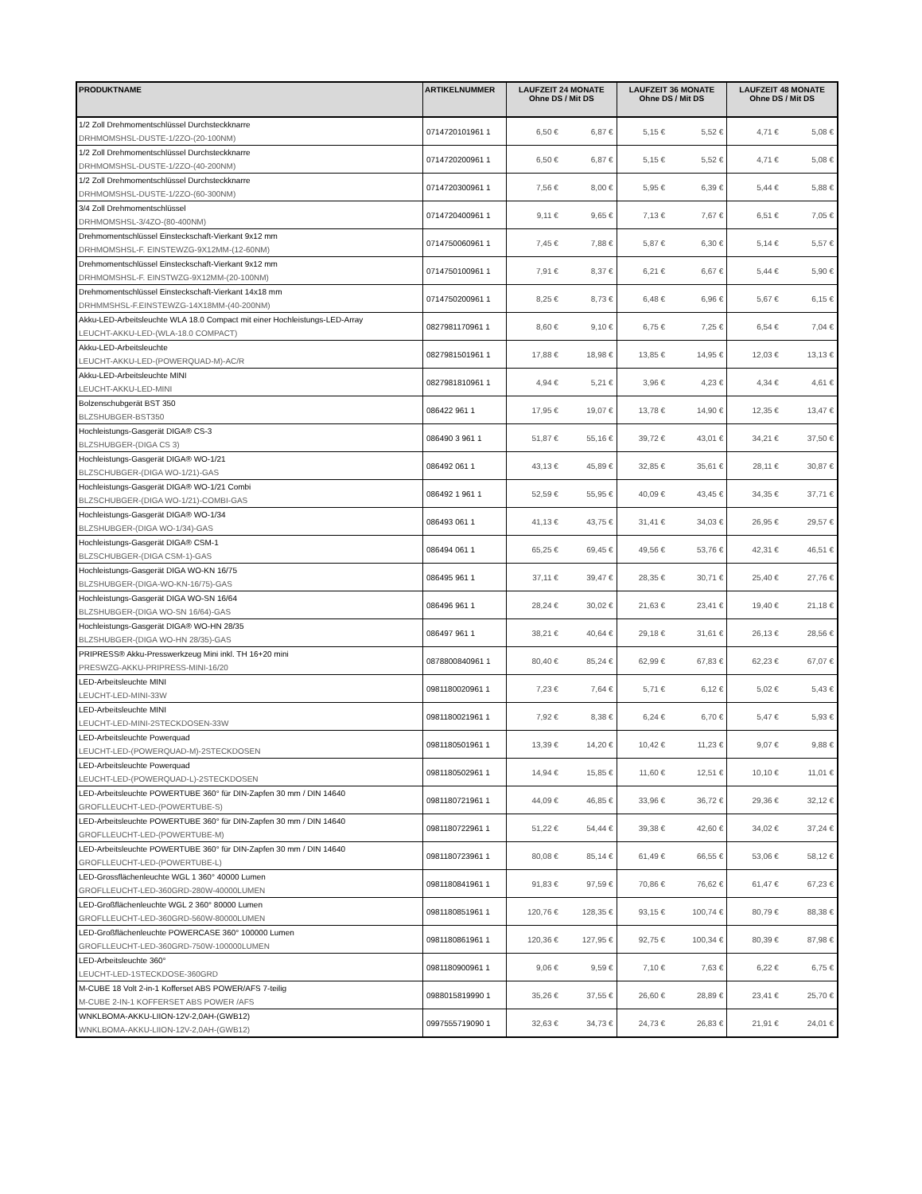| PRODUKTNAME | ARTIKELNUMMER | LAUFZEIT 24 MONATE Ohne DS / Mit DS | | LAUFZEIT 36 MONATE Ohne DS / Mit DS | | LAUFZEIT 48 MONATE Ohne DS / Mit DS | |
| --- | --- | --- | --- | --- | --- | --- | --- |
| 1/2 Zoll Drehmomentschlüssel Durchsteckknarre DRHMOMSHSL-DUSTE-1/2ZO-(20-100NM) | 0714720101961 1 | 6,50 € | 6,87 € | 5,15 € | 5,52 € | 4,71 € | 5,08 € |
| 1/2 Zoll Drehmomentschlüssel Durchsteckknarre DRHMOMSHSL-DUSTE-1/2ZO-(40-200NM) | 0714720200961 1 | 6,50 € | 6,87 € | 5,15 € | 5,52 € | 4,71 € | 5,08 € |
| 1/2 Zoll Drehmomentschlüssel Durchsteckknarre DRHMOMSHSL-DUSTE-1/2ZO-(60-300NM) | 0714720300961 1 | 7,56 € | 8,00 € | 5,95 € | 6,39 € | 5,44 € | 5,88 € |
| 3/4 Zoll Drehmomentschlüssel DRHMOMSHSL-3/4ZO-(80-400NM) | 0714720400961 1 | 9,11 € | 9,65 € | 7,13 € | 7,67 € | 6,51 € | 7,05 € |
| Drehmomentschlüssel Einsteckschaft-Vierkant 9x12 mm DRHMOMSHSL-F. EINSTEWZG-9X12MM-(12-60NM) | 0714750060961 1 | 7,45 € | 7,88 € | 5,87 € | 6,30 € | 5,14 € | 5,57 € |
| Drehmomentschlüssel Einsteckschaft-Vierkant 9x12 mm DRHMOMSHSL-F. EINSTWZG-9X12MM-(20-100NM) | 0714750100961 1 | 7,91 € | 8,37 € | 6,21 € | 6,67 € | 5,44 € | 5,90 € |
| Drehmomentschlüssel Einsteckschaft-Vierkant 14x18 mm DRHMMSHSL-F.EINSTEWZG-14X18MM-(40-200NM) | 0714750200961 1 | 8,25 € | 8,73 € | 6,48 € | 6,96 € | 5,67 € | 6,15 € |
| Akku-LED-Arbeitsleuchte WLA 18.0 Compact mit einer Hochleistungs-LED-Array LEUCHT-AKKU-LED-(WLA-18.0 COMPACT) | 0827981170961 1 | 8,60 € | 9,10 € | 6,75 € | 7,25 € | 6,54 € | 7,04 € |
| Akku-LED-Arbeitsleuchte LEUCHT-AKKU-LED-(POWERQUAD-M)-AC/R | 0827981501961 1 | 17,88 € | 18,98 € | 13,85 € | 14,95 € | 12,03 € | 13,13 € |
| Akku-LED-Arbeitsleuchte MINI LEUCHT-AKKU-LED-MINI | 0827981810961 1 | 4,94 € | 5,21 € | 3,96 € | 4,23 € | 4,34 € | 4,61 € |
| Bolzenschubgerät BST 350 BLZSHUBGER-BST350 | 086422 961 1 | 17,95 € | 19,07 € | 13,78 € | 14,90 € | 12,35 € | 13,47 € |
| Hochleistungs-Gasgerät DIGA® CS-3 BLZSHUBGER-(DIGA CS 3) | 086490 3 961 1 | 51,87 € | 55,16 € | 39,72 € | 43,01 € | 34,21 € | 37,50 € |
| Hochleistungs-Gasgerät DIGA® WO-1/21 BLZSCHUBGER-(DIGA WO-1/21)-GAS | 086492 061 1 | 43,13 € | 45,89 € | 32,85 € | 35,61 € | 28,11 € | 30,87 € |
| Hochleistungs-Gasgerät DIGA® WO-1/21 Combi BLZSCHUBGER-(DIGA WO-1/21)-COMBI-GAS | 086492 1 961 1 | 52,59 € | 55,95 € | 40,09 € | 43,45 € | 34,35 € | 37,71 € |
| Hochleistungs-Gasgerät DIGA® WO-1/34 BLZSHUBGER-(DIGA WO-1/34)-GAS | 086493 061 1 | 41,13 € | 43,75 € | 31,41 € | 34,03 € | 26,95 € | 29,57 € |
| Hochleistungs-Gasgerät DIGA® CSM-1 BLZSCHUBGER-(DIGA CSM-1)-GAS | 086494 061 1 | 65,25 € | 69,45 € | 49,56 € | 53,76 € | 42,31 € | 46,51 € |
| Hochleistungs-Gasgerät DIGA WO-KN 16/75 BLZSHUBGER-(DIGA-WO-KN-16/75)-GAS | 086495 961 1 | 37,11 € | 39,47 € | 28,35 € | 30,71 € | 25,40 € | 27,76 € |
| Hochleistungs-Gasgerät DIGA WO-SN 16/64 BLZSHUBGER-(DIGA WO-SN 16/64)-GAS | 086496 961 1 | 28,24 € | 30,02 € | 21,63 € | 23,41 € | 19,40 € | 21,18 € |
| Hochleistungs-Gasgerät DIGA® WO-HN 28/35 BLZSHUBGER-(DIGA WO-HN 28/35)-GAS | 086497 961 1 | 38,21 € | 40,64 € | 29,18 € | 31,61 € | 26,13 € | 28,56 € |
| PRIPRESS® Akku-Presswerkzeug Mini inkl. TH 16+20 mini PRESWZG-AKKU-PRIPRESS-MINI-16/20 | 0878800840961 1 | 80,40 € | 85,24 € | 62,99 € | 67,83 € | 62,23 € | 67,07 € |
| LED-Arbeitsleuchte MINI LEUCHT-LED-MINI-33W | 0981180020961 1 | 7,23 € | 7,64 € | 5,71 € | 6,12 € | 5,02 € | 5,43 € |
| LED-Arbeitsleuchte MINI LEUCHT-LED-MINI-2STECKDOSEN-33W | 0981180021961 1 | 7,92 € | 8,38 € | 6,24 € | 6,70 € | 5,47 € | 5,93 € |
| LED-Arbeitsleuchte Powerquad LEUCHT-LED-(POWERQUAD-M)-2STECKDOSEN | 0981180501961 1 | 13,39 € | 14,20 € | 10,42 € | 11,23 € | 9,07 € | 9,88 € |
| LED-Arbeitsleuchte Powerquad LEUCHT-LED-(POWERQUAD-L)-2STECKDOSEN | 0981180502961 1 | 14,94 € | 15,85 € | 11,60 € | 12,51 € | 10,10 € | 11,01 € |
| LED-Arbeitsleuchte POWERTUBE 360° für DIN-Zapfen 30 mm / DIN 14640 GROFLLEUCHT-LED-(POWERTUBE-S) | 0981180721961 1 | 44,09 € | 46,85 € | 33,96 € | 36,72 € | 29,36 € | 32,12 € |
| LED-Arbeitsleuchte POWERTUBE 360° für DIN-Zapfen 30 mm / DIN 14640 GROFLLEUCHT-LED-(POWERTUBE-M) | 0981180722961 1 | 51,22 € | 54,44 € | 39,38 € | 42,60 € | 34,02 € | 37,24 € |
| LED-Arbeitsleuchte POWERTUBE 360° für DIN-Zapfen 30 mm / DIN 14640 GROFLLEUCHT-LED-(POWERTUBE-L) | 0981180723961 1 | 80,08 € | 85,14 € | 61,49 € | 66,55 € | 53,06 € | 58,12 € |
| LED-Grossflächenleuchte WGL 1 360° 40000 Lumen GROFLLEUCHT-LED-360GRD-280W-40000LUMEN | 0981180841961 1 | 91,83 € | 97,59 € | 70,86 € | 76,62 € | 61,47 € | 67,23 € |
| LED-Großflächenleuchte WGL 2 360° 80000 Lumen GROFLLEUCHT-LED-360GRD-560W-80000LUMEN | 0981180851961 1 | 120,76 € | 128,35 € | 93,15 € | 100,74 € | 80,79 € | 88,38 € |
| LED-Großflächenleuchte POWERCASE 360° 100000 Lumen GROFLLEUCHT-LED-360GRD-750W-100000LUMEN | 0981180861961 1 | 120,36 € | 127,95 € | 92,75 € | 100,34 € | 80,39 € | 87,98 € |
| LED-Arbeitsleuchte 360° LEUCHT-LED-1STECKDOSE-360GRD | 0981180900961 1 | 9,06 € | 9,59 € | 7,10 € | 7,63 € | 6,22 € | 6,75 € |
| M-CUBE 18 Volt 2-in-1 Kofferset ABS POWER/AFS 7-teilig M-CUBE 2-IN-1 KOFFERSET ABS POWER /AFS | 0988015819990 1 | 35,26 € | 37,55 € | 26,60 € | 28,89 € | 23,41 € | 25,70 € |
| WNKLBOMA-AKKU-LIION-12V-2,0AH-(GWB12) WNKLBOMA-AKKU-LIION-12V-2,0AH-(GWB12) | 0997555719090 1 | 32,63 € | 34,73 € | 24,73 € | 26,83 € | 21,91 € | 24,01 € |